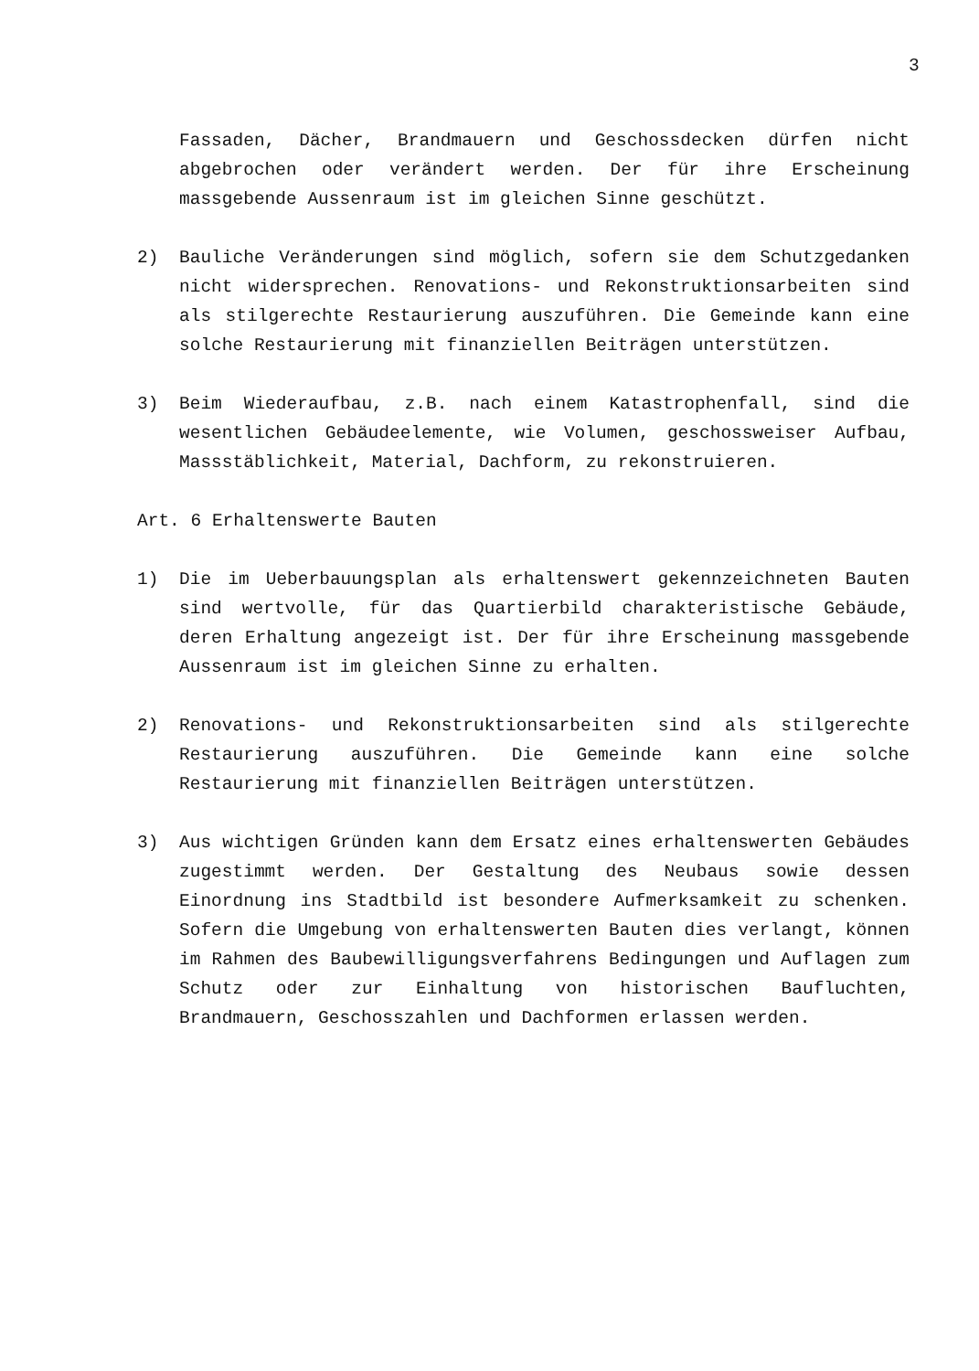3
Fassaden, Dächer, Brandmauern und Geschossdecken dürfen nicht abgebrochen oder verändert werden. Der für ihre Erscheinung massgebende Aussenraum ist im gleichen Sinne geschützt.
2) Bauliche Veränderungen sind möglich, sofern sie dem Schutzgedanken nicht widersprechen. Renovations- und Rekonstruktionsarbeiten sind als stilgerechte Restaurierung auszuführen. Die Gemeinde kann eine solche Restaurierung mit finanziellen Beiträgen unterstützen.
3) Beim Wiederaufbau, z.B. nach einem Katastrophenfall, sind die wesentlichen Gebäudeelemente, wie Volumen, geschossweiser Aufbau, Massstäblichkeit, Material, Dachform, zu rekonstruieren.
Art. 6 Erhaltenswerte Bauten
1) Die im Ueberbauungsplan als erhaltenswert gekennzeichneten Bauten sind wertvolle, für das Quartierbild charakteristische Gebäude, deren Erhaltung angezeigt ist. Der für ihre Erscheinung massgebende Aussenraum ist im gleichen Sinne zu erhalten.
2) Renovations- und Rekonstruktionsarbeiten sind als stilgerechte Restaurierung auszuführen. Die Gemeinde kann eine solche Restaurierung mit finanziellen Beiträgen unterstützen.
3) Aus wichtigen Gründen kann dem Ersatz eines erhaltenswerten Gebäudes zugestimmt werden. Der Gestaltung des Neubaus sowie dessen Einordnung ins Stadtbild ist besondere Aufmerksamkeit zu schenken. Sofern die Umgebung von erhaltenswerten Bauten dies verlangt, können im Rahmen des Baubewilligungsverfahrens Bedingungen und Auflagen zum Schutz oder zur Einhaltung von historischen Baufluchten, Brandmauern, Geschosszahlen und Dachformen erlassen werden.